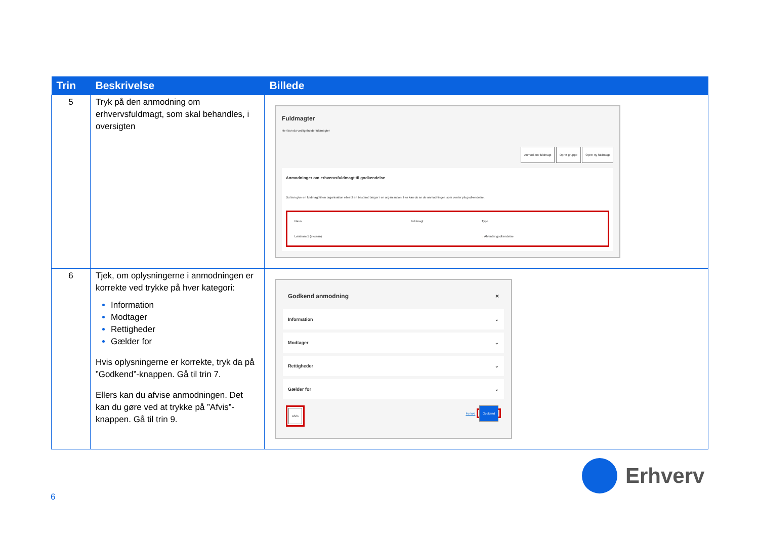| Trin | Beskrivelse | Billede |
| --- | --- | --- |
| 5 | Tryk på den anmodning om erhvervsfuldmagt, som skal behandles, i oversigten | Fuldmagter Her kan du vedligeholde fuldmagter Anmod om fuldmagt Opret gruppe Opret ny fuldmagt Anmodninger om erhvervsfuldmagt til godkendelse Du kan give en fuldmagt til en organisation eller til en bestemt bruger i en organisation. Her kan du se de anmodninger, som venter på godkendelse. / Navn / Fuldmagt / Type / / Lønteam 1 (ekstern) / / ○ Afventer godkendelse / |
| 6 | Tjek, om oplysningerne i anmodningen er korrekte ved trykke på hver kategori: Information Modtager Rettigheder Gælder for Hvis oplysningerne er korrekte, tryk da på ”Godkend”-knappen. Gå til trin 7. Ellers kan du afvise anmodningen. Det kan du gøre ved at trykke på ”Afvis”-knappen. Gå til trin 9. | Godkend anmodning × Information ⌄ Modtager ⌄ Rettigheder ⌄ Gælder for ⌄ Afvis Fortryd Godkend |
Erhverv
6